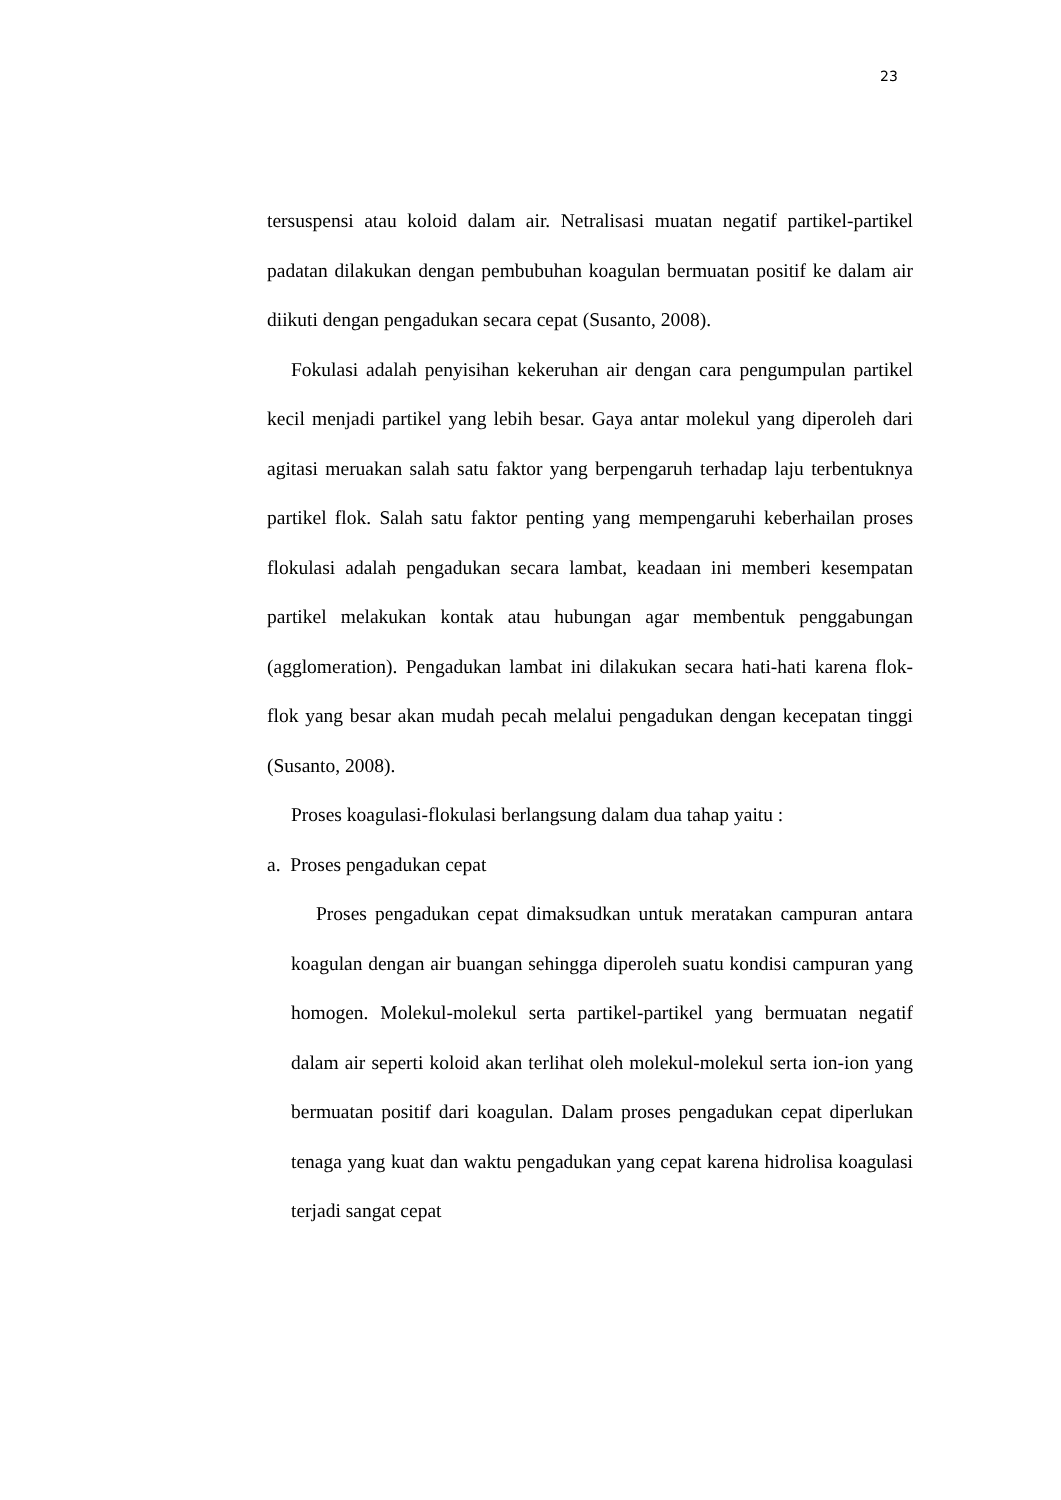23
tersuspensi atau koloid dalam air. Netralisasi muatan negatif partikel-partikel padatan dilakukan dengan pembubuhan koagulan bermuatan positif ke dalam air diikuti dengan pengadukan secara cepat (Susanto, 2008).
Fokulasi adalah penyisihan kekeruhan air dengan cara pengumpulan partikel kecil menjadi partikel yang lebih besar. Gaya antar molekul yang diperoleh dari agitasi meruakan salah satu faktor yang berpengaruh terhadap laju terbentuknya partikel flok. Salah satu faktor penting yang mempengaruhi keberhailan proses flokulasi adalah pengadukan secara lambat, keadaan ini memberi kesempatan partikel melakukan kontak atau hubungan agar membentuk penggabungan (agglomeration). Pengadukan lambat ini dilakukan secara hati-hati karena flok-flok yang besar akan mudah pecah melalui pengadukan dengan kecepatan tinggi (Susanto, 2008).
Proses koagulasi-flokulasi berlangsung dalam dua tahap yaitu :
a. Proses pengadukan cepat
Proses pengadukan cepat dimaksudkan untuk meratakan campuran antara koagulan dengan air buangan sehingga diperoleh suatu kondisi campuran yang homogen. Molekul-molekul serta partikel-partikel yang bermuatan negatif dalam air seperti koloid akan terlihat oleh molekul-molekul serta ion-ion yang bermuatan positif dari koagulan. Dalam proses pengadukan cepat diperlukan tenaga yang kuat dan waktu pengadukan yang cepat karena hidrolisa koagulasi terjadi sangat cepat